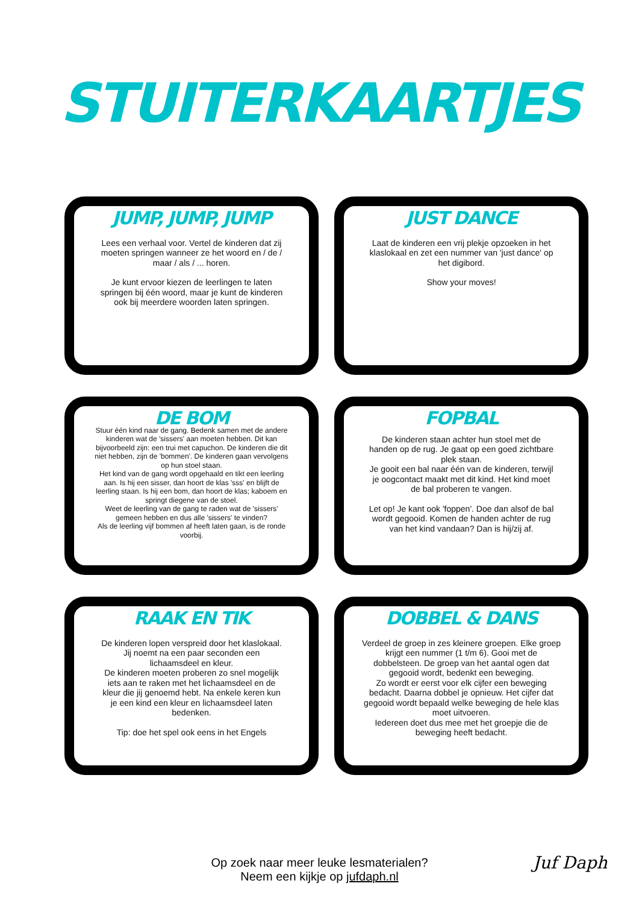STUITERKAARTJES
JUMP, JUMP, JUMP
Lees een verhaal voor. Vertel de kinderen dat zij moeten springen wanneer ze het woord en / de / maar / als / ... horen.
Je kunt ervoor kiezen de leerlingen te laten springen bij één woord, maar je kunt de kinderen ook bij meerdere woorden laten springen.
JUST DANCE
Laat de kinderen een vrij plekje opzoeken in het klaslokaal en zet een nummer van 'just dance' op het digibord.
Show your moves!
DE BOM
Stuur één kind naar de gang. Bedenk samen met de andere kinderen wat de 'sissers' aan moeten hebben. Dit kan bijvoorbeeld zijn: een trui met capuchon. De kinderen die dit niet hebben, zijn de 'bommen'. De kinderen gaan vervolgens op hun stoel staan.
Het kind van de gang wordt opgehaald en tikt een leerling aan. Is hij een sisser, dan hoort de klas 'sss' en blijft de leerling staan. Is hij een bom, dan hoort de klas; kaboem en springt diegene van de stoel.
Weet de leerling van de gang te raden wat de 'sissers' gemeen hebben en dus alle 'sissers' te vinden?
Als de leerling vijf bommen af heeft laten gaan, is de ronde voorbij.
FOPBAL
De kinderen staan achter hun stoel met de handen op de rug. Je gaat op een goed zichtbare plek staan.
Je gooit een bal naar één van de kinderen, terwijl je oogcontact maakt met dit kind. Het kind moet de bal proberen te vangen.
Let op! Je kant ook 'foppen'. Doe dan alsof de bal wordt gegooid. Komen de handen achter de rug van het kind vandaan? Dan is hij/zij af.
RAAK EN TIK
De kinderen lopen verspreid door het klaslokaal. Jij noemt na een paar seconden een lichaamsdeel en kleur.
De kinderen moeten proberen zo snel mogelijk iets aan te raken met het lichaamsdeel en de kleur die jij genoemd hebt. Na enkele keren kun je een kind een kleur en lichaamsdeel laten bedenken.
Tip: doe het spel ook eens in het Engels
DOBBEL & DANS
Verdeel de groep in zes kleinere groepen. Elke groep krijgt een nummer (1 t/m 6). Gooi met de dobbelsteen. De groep van het aantal ogen dat gegooid wordt, bedenkt een beweging.
Zo wordt er eerst voor elk cijfer een beweging bedacht. Daarna dobbel je opnieuw. Het cijfer dat gegooid wordt bepaald welke beweging de hele klas moet uitvoeren.
Iedereen doet dus mee met het groepje die de beweging heeft bedacht.
Op zoek naar meer leuke lesmaterialen?
Neem een kijkje op jufdaph.nl
Juf Daph